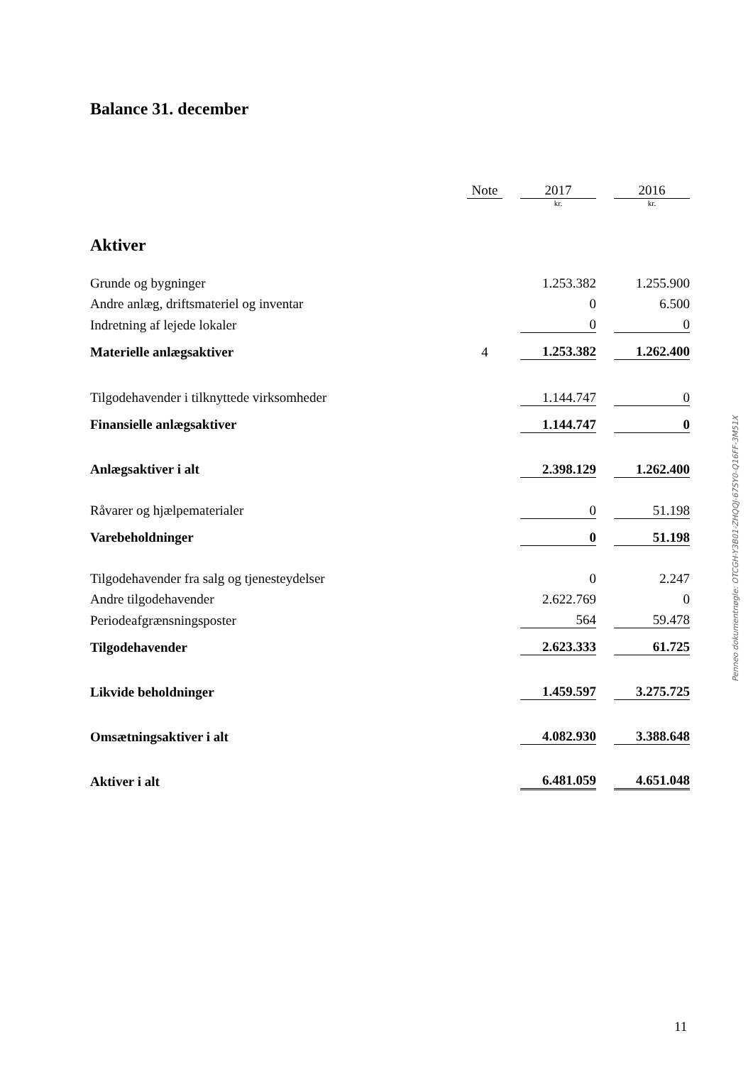Balance 31. december
| | Note | | 2017 | | 2016 |
| | | | kr. | | kr. |
| Aktiver | | | | | |
| Grunde og bygninger | | | 1.253.382 | | 1.255.900 |
| Andre anlæg, driftsmateriel og inventar | | | 0 | | 6.500 |
| Indretning af lejede lokaler | | | 0 | | 0 |
| Materielle anlægsaktiver | 4 | | 1.253.382 | | 1.262.400 |
| Tilgodehavender i tilknyttede virksomheder | | | 1.144.747 | | 0 |
| Finansielle anlægsaktiver | | | 1.144.747 | | 0 |
| Anlægsaktiver i alt | | | 2.398.129 | | 1.262.400 |
| Råvarer og hjælpematerialer | | | 0 | | 51.198 |
| Varebeholdninger | | | 0 | | 51.198 |
| Tilgodehavender fra salg og tjenesteydelser | | | 0 | | 2.247 |
| Andre tilgodehavender | | | 2.622.769 | | 0 |
| Periodeafgrænsningsposter | | | 564 | | 59.478 |
| Tilgodehavender | | | 2.623.333 | | 61.725 |
| Likvide beholdninger | | | 1.459.597 | | 3.275.725 |
| Omsætningsaktiver i alt | | | 4.082.930 | | 3.388.648 |
| Aktiver i alt | | | 6.481.059 | | 4.651.048 |
Penneo dokumentnøgle: OTCGH-Y3B01-ZHQQJ-67SY0-Q16FF-3M51X
11